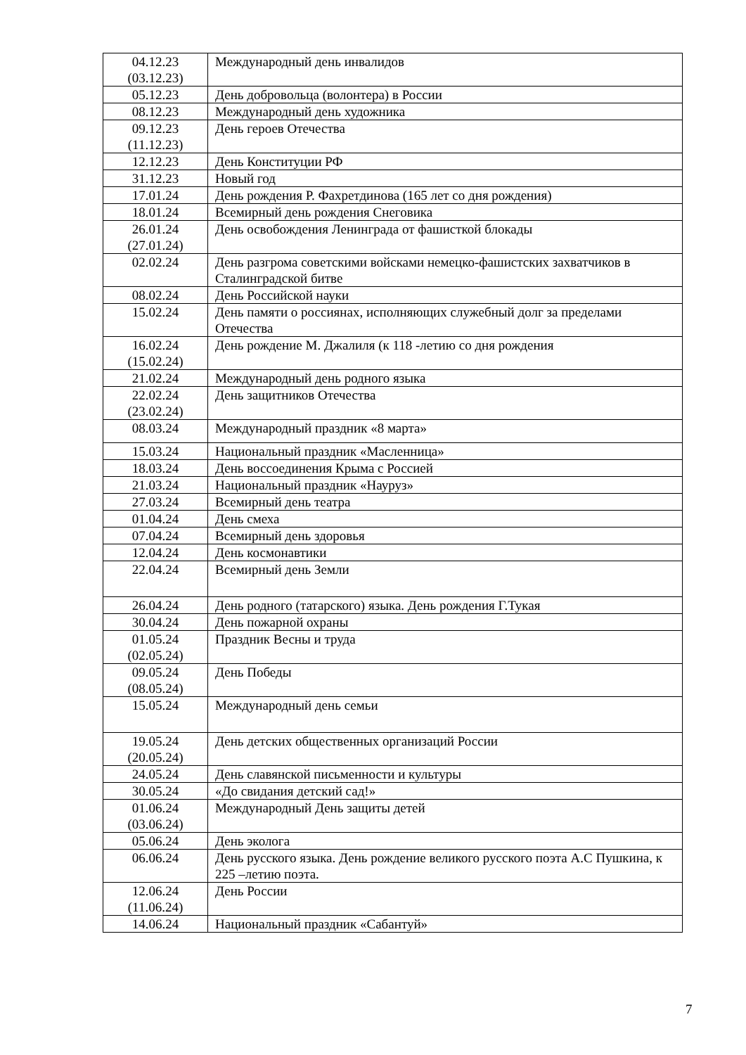| 04.12.23 (03.12.23) | Международный день инвалидов |
| 05.12.23 | День добровольца (волонтера) в России |
| 08.12.23 | Международный день художника |
| 09.12.23 (11.12.23) | День героев Отечества |
| 12.12.23 | День Конституции РФ |
| 31.12.23 | Новый год |
| 17.01.24 | День рождения Р. Фахретдинова (165 лет со дня рождения) |
| 18.01.24 | Всемирный день рождения Снеговика |
| 26.01.24 (27.01.24) | День освобождения Ленинграда от фашисткой блокады |
| 02.02.24 | День разгрома советскими войсками немецко-фашистских захватчиков в Сталинградской битве |
| 08.02.24 | День Российской науки |
| 15.02.24 | День памяти о россиянах, исполняющих служебный долг за пределами Отечества |
| 16.02.24 (15.02.24) | День рождение М. Джалиля (к 118 -летию со дня рождения |
| 21.02.24 | Международный день родного языка |
| 22.02.24 (23.02.24) | День защитников Отечества |
| 08.03.24 | Международный праздник «8 марта» |
| 15.03.24 | Национальный праздник «Масленница» |
| 18.03.24 | День воссоединения Крыма с Россией |
| 21.03.24 | Национальный праздник «Науруз» |
| 27.03.24 | Всемирный день театра |
| 01.04.24 | День смеха |
| 07.04.24 | Всемирный день здоровья |
| 12.04.24 | День космонавтики |
| 22.04.24 | Всемирный день Земли |
| 26.04.24 | День родного (татарского) языка. День рождения Г.Тукая |
| 30.04.24 | День пожарной охраны |
| 01.05.24 (02.05.24) | Праздник Весны и труда |
| 09.05.24 (08.05.24) | День Победы |
| 15.05.24 | Международный день семьи |
| 19.05.24 (20.05.24) | День детских общественных организаций России |
| 24.05.24 | День славянской письменности и культуры |
| 30.05.24 | «До свидания детский сад!» |
| 01.06.24 (03.06.24) | Международный День защиты детей |
| 05.06.24 | День эколога |
| 06.06.24 | День русского языка. День рождение великого русского поэта А.С Пушкина, к 225 –летию поэта. |
| 12.06.24 (11.06.24) | День России |
| 14.06.24 | Национальный праздник «Сабантуй» |
7